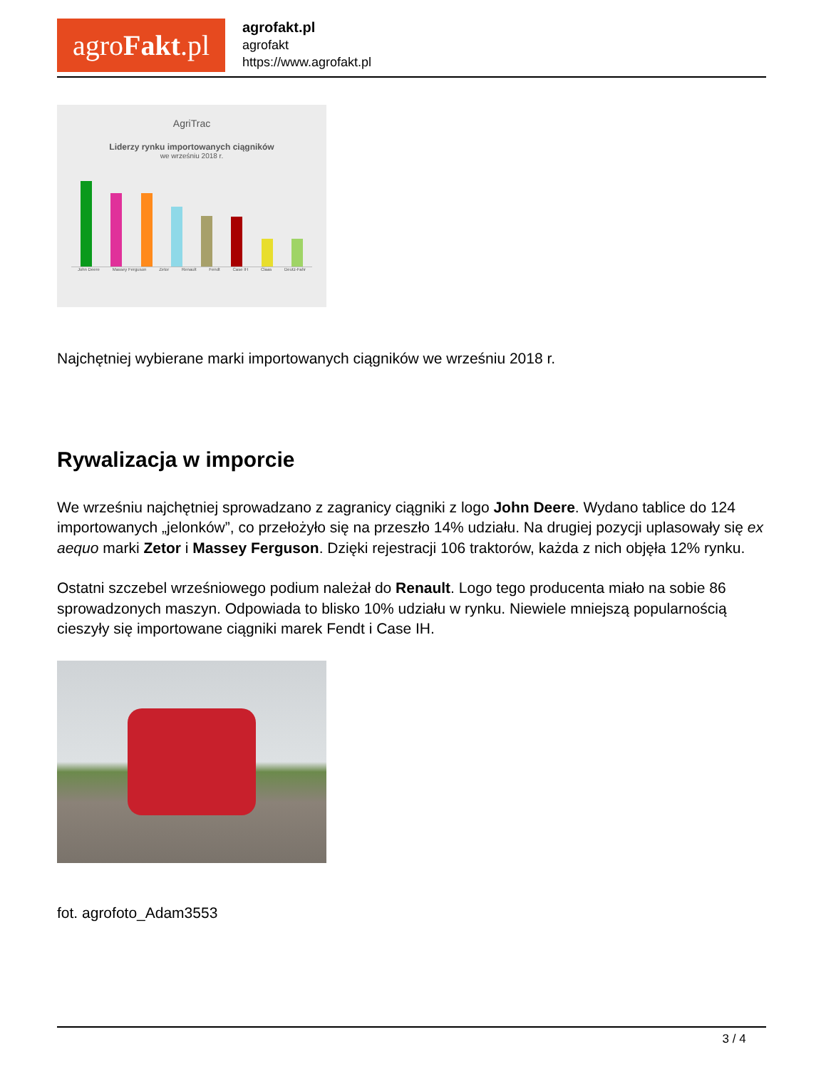agro Fakt.pl
agrofakt.pl
agrofakt
https://www.agrofakt.pl
AgriTrac
Liderzy rynku importowanych ciągników
we wrześniu 2018 r.
John Deere Massey Ferguson Zetor Renault Fendt Case IH Claas Deutz-Fahr
Najchętniej wybierane marki importowanych ciągników we wrześniu 2018 r.
Rywalizacja w imporcie
We wrześniu najchętniej sprowadzano z zagranicy ciągniki z logo John Deere. Wydano tablice do 124 importowanych „jelonków”, co przełożyło się na przeszło 14% udziału. Na drugiej pozycji uplasowały się ex aequo marki Zetor i Massey Ferguson. Dzięki rejestracji 106 traktorów, każda z nich objęła 12% rynku.
Ostatni szczebel wrześniowego podium należał do Renault. Logo tego producenta miało na sobie 86 sprowadzonych maszyn. Odpowiada to blisko 10% udziału w rynku. Niewiele mniejszą popularnością cieszyły się importowane ciągniki marek Fendt i Case IH.
fot. agrofoto_Adam3553
3 / 4